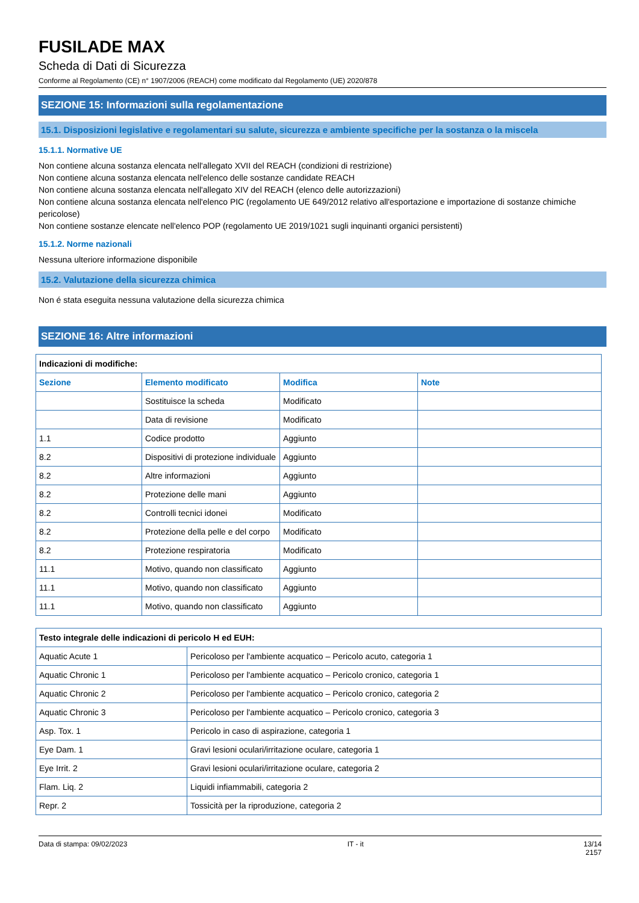FUSILADE MAX
Scheda di Dati di Sicurezza
Conforme al Regolamento (CE) n° 1907/2006 (REACH) come modificato dal Regolamento (UE) 2020/878
SEZIONE 15: Informazioni sulla regolamentazione
15.1. Disposizioni legislative e regolamentari su salute, sicurezza e ambiente specifiche per la sostanza o la miscela
15.1.1. Normative UE
Non contiene alcuna sostanza elencata nell'allegato XVII del REACH (condizioni di restrizione)
Non contiene alcuna sostanza elencata nell'elenco delle sostanze candidate REACH
Non contiene alcuna sostanza elencata nell'allegato XIV del REACH (elenco delle autorizzazioni)
Non contiene alcuna sostanza elencata nell'elenco PIC (regolamento UE 649/2012 relativo all'esportazione e importazione di sostanze chimiche pericolose)
Non contiene sostanze elencate nell'elenco POP (regolamento UE 2019/1021 sugli inquinanti organici persistenti)
15.1.2. Norme nazionali
Nessuna ulteriore informazione disponibile
15.2. Valutazione della sicurezza chimica
Non é stata eseguita nessuna valutazione della sicurezza chimica
SEZIONE 16: Altre informazioni
| Indicazioni di modifiche: | | | |
| Sezione | Elemento modificato | Modifica | Note |
| | Sostituisce la scheda | Modificato | |
| | Data di revisione | Modificato | |
| 1.1 | Codice prodotto | Aggiunto | |
| 8.2 | Dispositivi di protezione individuale | Aggiunto | |
| 8.2 | Altre informazioni | Aggiunto | |
| 8.2 | Protezione delle mani | Aggiunto | |
| 8.2 | Controlli tecnici idonei | Modificato | |
| 8.2 | Protezione della pelle e del corpo | Modificato | |
| 8.2 | Protezione respiratoria | Modificato | |
| 11.1 | Motivo, quando non classificato | Aggiunto | |
| 11.1 | Motivo, quando non classificato | Aggiunto | |
| 11.1 | Motivo, quando non classificato | Aggiunto | |
| Testo integrale delle indicazioni di pericolo H ed EUH: | |
| Aquatic Acute 1 | Pericoloso per l'ambiente acquatico – Pericolo acuto, categoria 1 |
| Aquatic Chronic 1 | Pericoloso per l'ambiente acquatico – Pericolo cronico, categoria 1 |
| Aquatic Chronic 2 | Pericoloso per l'ambiente acquatico – Pericolo cronico, categoria 2 |
| Aquatic Chronic 3 | Pericoloso per l'ambiente acquatico – Pericolo cronico, categoria 3 |
| Asp. Tox. 1 | Pericolo in caso di aspirazione, categoria 1 |
| Eye Dam. 1 | Gravi lesioni oculari/irritazione oculare, categoria 1 |
| Eye Irrit. 2 | Gravi lesioni oculari/irritazione oculare, categoria 2 |
| Flam. Liq. 2 | Liquidi infiammabili, categoria 2 |
| Repr. 2 | Tossicità per la riproduzione, categoria 2 |
Data di stampa: 09/02/2023 IT - it 13/14
2157